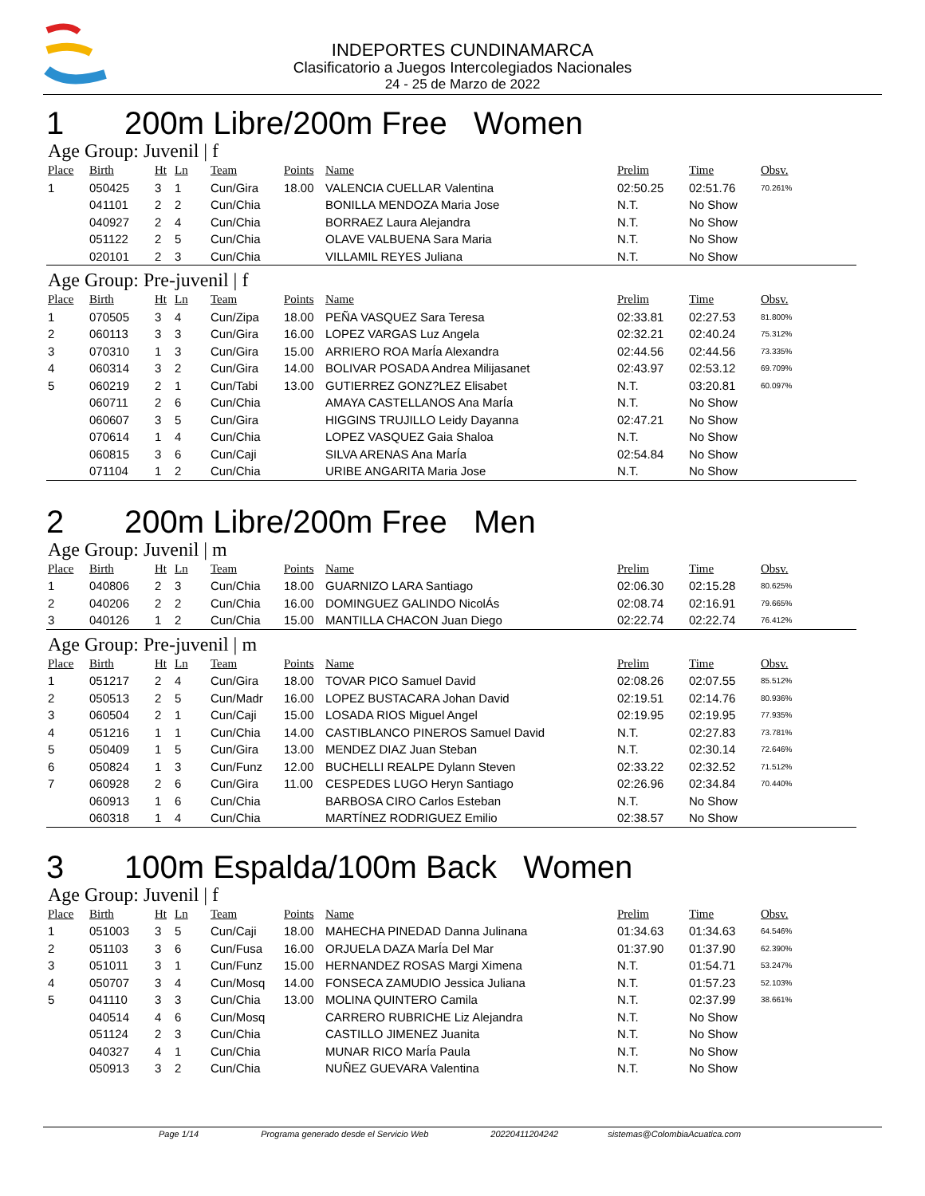INDEPORTES CUNDINAMARCA
Clasificatorio a Juegos Intercolegiados Nacionales
24 - 25 de Marzo de 2022
1 200m Libre/200m Free Women
Age Group: Juvenil | f
| Place | Birth | Ht | Ln | Team | Points | Name | Prelim | Time | Obsv. |
| --- | --- | --- | --- | --- | --- | --- | --- | --- | --- |
| 1 | 050425 | 3 | 1 | Cun/Gira | 18.00 | VALENCIA CUELLAR Valentina | 02:50.25 | 02:51.76 | 70.261% |
| | 041101 | 2 | 2 | Cun/Chia | | BONILLA MENDOZA Maria Jose | N.T. | No Show | |
| | 040927 | 2 | 4 | Cun/Chia | | BORRAEZ Laura Alejandra | N.T. | No Show | |
| | 051122 | 2 | 5 | Cun/Chia | | OLAVE VALBUENA Sara Maria | N.T. | No Show | |
| | 020101 | 2 | 3 | Cun/Chia | | VILLAMIL REYES Juliana | N.T. | No Show | |
Age Group: Pre-juvenil | f
| Place | Birth | Ht | Ln | Team | Points | Name | Prelim | Time | Obsv. |
| --- | --- | --- | --- | --- | --- | --- | --- | --- | --- |
| 1 | 070505 | 3 | 4 | Cun/Zipa | 18.00 | PEÑA VASQUEZ Sara Teresa | 02:33.81 | 02:27.53 | 81.800% |
| 2 | 060113 | 3 | 3 | Cun/Gira | 16.00 | LOPEZ VARGAS Luz Angela | 02:32.21 | 02:40.24 | 75.312% |
| 3 | 070310 | 1 | 3 | Cun/Gira | 15.00 | ARRIERO ROA MarÍa Alexandra | 02:44.56 | 02:44.56 | 73.335% |
| 4 | 060314 | 3 | 2 | Cun/Gira | 14.00 | BOLIVAR POSADA Andrea Milijasanet | 02:43.97 | 02:53.12 | 69.709% |
| 5 | 060219 | 2 | 1 | Cun/Tabi | 13.00 | GUTIERREZ GONZ?LEZ Elisabet | N.T. | 03:20.81 | 60.097% |
| | 060711 | 2 | 6 | Cun/Chia | | AMAYA CASTELLANOS Ana MarÍa | N.T. | No Show | |
| | 060607 | 3 | 5 | Cun/Gira | | HIGGINS TRUJILLO Leidy Dayanna | 02:47.21 | No Show | |
| | 070614 | 1 | 4 | Cun/Chia | | LOPEZ VASQUEZ Gaia Shaloa | N.T. | No Show | |
| | 060815 | 3 | 6 | Cun/Caji | | SILVA ARENAS Ana MarÍa | 02:54.84 | No Show | |
| | 071104 | 1 | 2 | Cun/Chia | | URIBE ANGARITA Maria Jose | N.T. | No Show | |
2 200m Libre/200m Free Men
Age Group: Juvenil | m
| Place | Birth | Ht | Ln | Team | Points | Name | Prelim | Time | Obsv. |
| --- | --- | --- | --- | --- | --- | --- | --- | --- | --- |
| 1 | 040806 | 2 | 3 | Cun/Chia | 18.00 | GUARNIZO LARA Santiago | 02:06.30 | 02:15.28 | 80.625% |
| 2 | 040206 | 2 | 2 | Cun/Chia | 16.00 | DOMINGUEZ GALINDO NicolÁs | 02:08.74 | 02:16.91 | 79.665% |
| 3 | 040126 | 1 | 2 | Cun/Chia | 15.00 | MANTILLA CHACON Juan Diego | 02:22.74 | 02:22.74 | 76.412% |
Age Group: Pre-juvenil | m
| Place | Birth | Ht | Ln | Team | Points | Name | Prelim | Time | Obsv. |
| --- | --- | --- | --- | --- | --- | --- | --- | --- | --- |
| 1 | 051217 | 2 | 4 | Cun/Gira | 18.00 | TOVAR PICO Samuel David | 02:08.26 | 02:07.55 | 85.512% |
| 2 | 050513 | 2 | 5 | Cun/Madr | 16.00 | LOPEZ BUSTACARA Johan David | 02:19.51 | 02:14.76 | 80.936% |
| 3 | 060504 | 2 | 1 | Cun/Caji | 15.00 | LOSADA RIOS Miguel Angel | 02:19.95 | 02:19.95 | 77.935% |
| 4 | 051216 | 1 | 1 | Cun/Chia | 14.00 | CASTIBLANCO PINEROS Samuel David | N.T. | 02:27.83 | 73.781% |
| 5 | 050409 | 1 | 5 | Cun/Gira | 13.00 | MENDEZ DIAZ Juan Steban | N.T. | 02:30.14 | 72.646% |
| 6 | 050824 | 1 | 3 | Cun/Funz | 12.00 | BUCHELLI REALPE Dylann Steven | 02:33.22 | 02:32.52 | 71.512% |
| 7 | 060928 | 2 | 6 | Cun/Gira | 11.00 | CESPEDES LUGO Heryn Santiago | 02:26.96 | 02:34.84 | 70.440% |
| | 060913 | 1 | 6 | Cun/Chia | | BARBOSA CIRO Carlos Esteban | N.T. | No Show | |
| | 060318 | 1 | 4 | Cun/Chia | | MARTÍNEZ RODRIGUEZ Emilio | 02:38.57 | No Show | |
3 100m Espalda/100m Back Women
Age Group: Juvenil | f
| Place | Birth | Ht | Ln | Team | Points | Name | Prelim | Time | Obsv. |
| --- | --- | --- | --- | --- | --- | --- | --- | --- | --- |
| 1 | 051003 | 3 | 5 | Cun/Caji | 18.00 | MAHECHA PINEDAD Danna Julinana | 01:34.63 | 01:34.63 | 64.546% |
| 2 | 051103 | 3 | 6 | Cun/Fusa | 16.00 | ORJUELA DAZA MarÍa Del Mar | 01:37.90 | 01:37.90 | 62.390% |
| 3 | 051011 | 3 | 1 | Cun/Funz | 15.00 | HERNANDEZ ROSAS Margi Ximena | N.T. | 01:54.71 | 53.247% |
| 4 | 050707 | 3 | 4 | Cun/Mosq | 14.00 | FONSECA ZAMUDIO Jessica Juliana | N.T. | 01:57.23 | 52.103% |
| 5 | 041110 | 3 | 3 | Cun/Chia | 13.00 | MOLINA QUINTERO Camila | N.T. | 02:37.99 | 38.661% |
| | 040514 | 4 | 6 | Cun/Mosq | | CARRERO RUBRICHE Liz Alejandra | N.T. | No Show | |
| | 051124 | 2 | 3 | Cun/Chia | | CASTILLO JIMENEZ Juanita | N.T. | No Show | |
| | 040327 | 4 | 1 | Cun/Chia | | MUNAR RICO MarÍa Paula | N.T. | No Show | |
| | 050913 | 3 | 2 | Cun/Chia | | NUÑEZ GUEVARA Valentina | N.T. | No Show | |
Page 1/14 Programa generado desde el Servicio Web 20220411204242 sistemas@ColombiaAcuatica.com